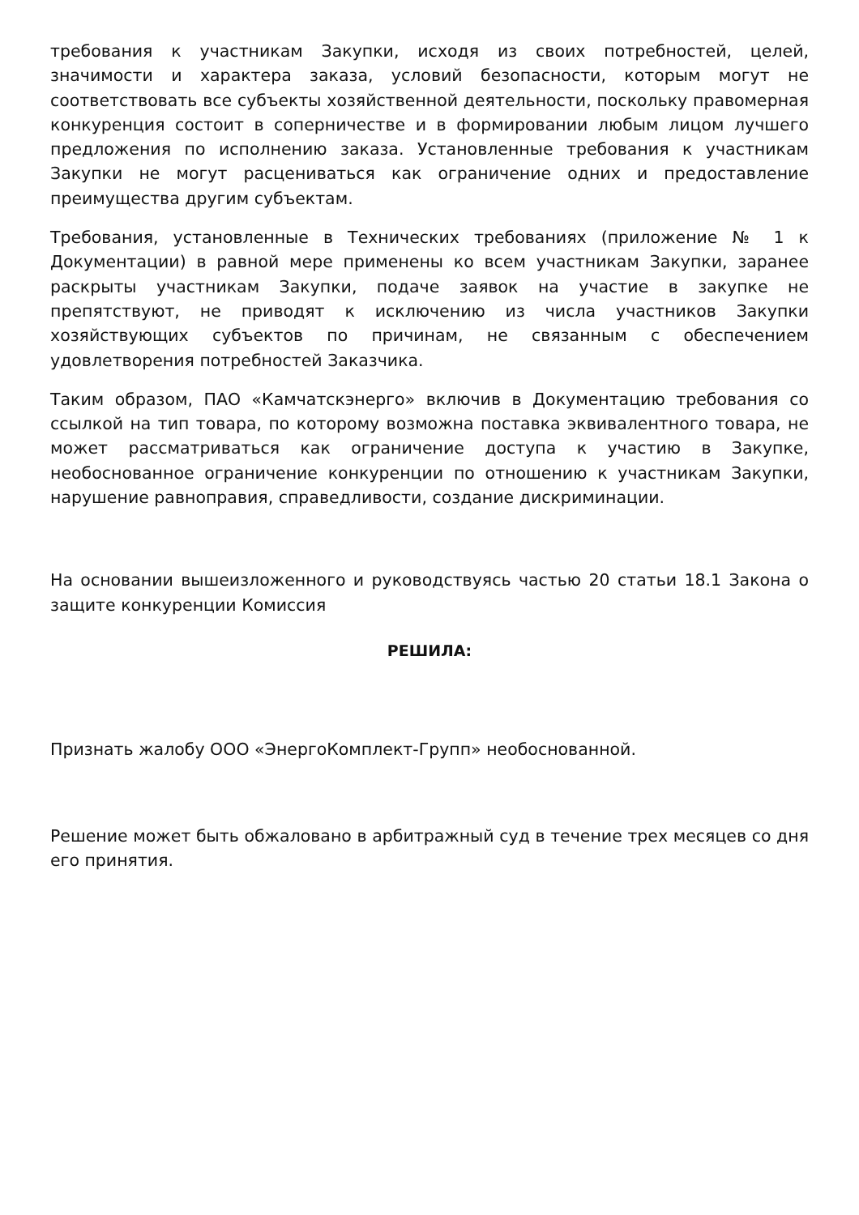требования к участникам Закупки, исходя из своих потребностей, целей, значимости и характера заказа, условий безопасности, которым могут не соответствовать все субъекты хозяйственной деятельности, поскольку правомерная конкуренция состоит в соперничестве и в формировании любым лицом лучшего предложения по исполнению заказа. Установленные требования к участникам Закупки не могут расцениваться как ограничение одних и предоставление преимущества другим субъектам.
Требования, установленные в Технических требованиях (приложение № 1 к Документации) в равной мере применены ко всем участникам Закупки, заранее раскрыты участникам Закупки, подаче заявок на участие в закупке не препятствуют, не приводят к исключению из числа участников Закупки хозяйствующих субъектов по причинам, не связанным с обеспечением удовлетворения потребностей Заказчика.
Таким образом, ПАО «Камчатскэнерго» включив в Документацию требования со ссылкой на тип товара, по которому возможна поставка эквивалентного товара, не может рассматриваться как ограничение доступа к участию в Закупке, необоснованное ограничение конкуренции по отношению к участникам Закупки, нарушение равноправия, справедливости, создание дискриминации.
На основании вышеизложенного и руководствуясь частью 20 статьи 18.1 Закона о защите конкуренции Комиссия
РЕШИЛА:
Признать жалобу ООО «ЭнергоКомплект-Групп» необоснованной.
Решение может быть обжаловано в арбитражный суд в течение трех месяцев со дня его принятия.